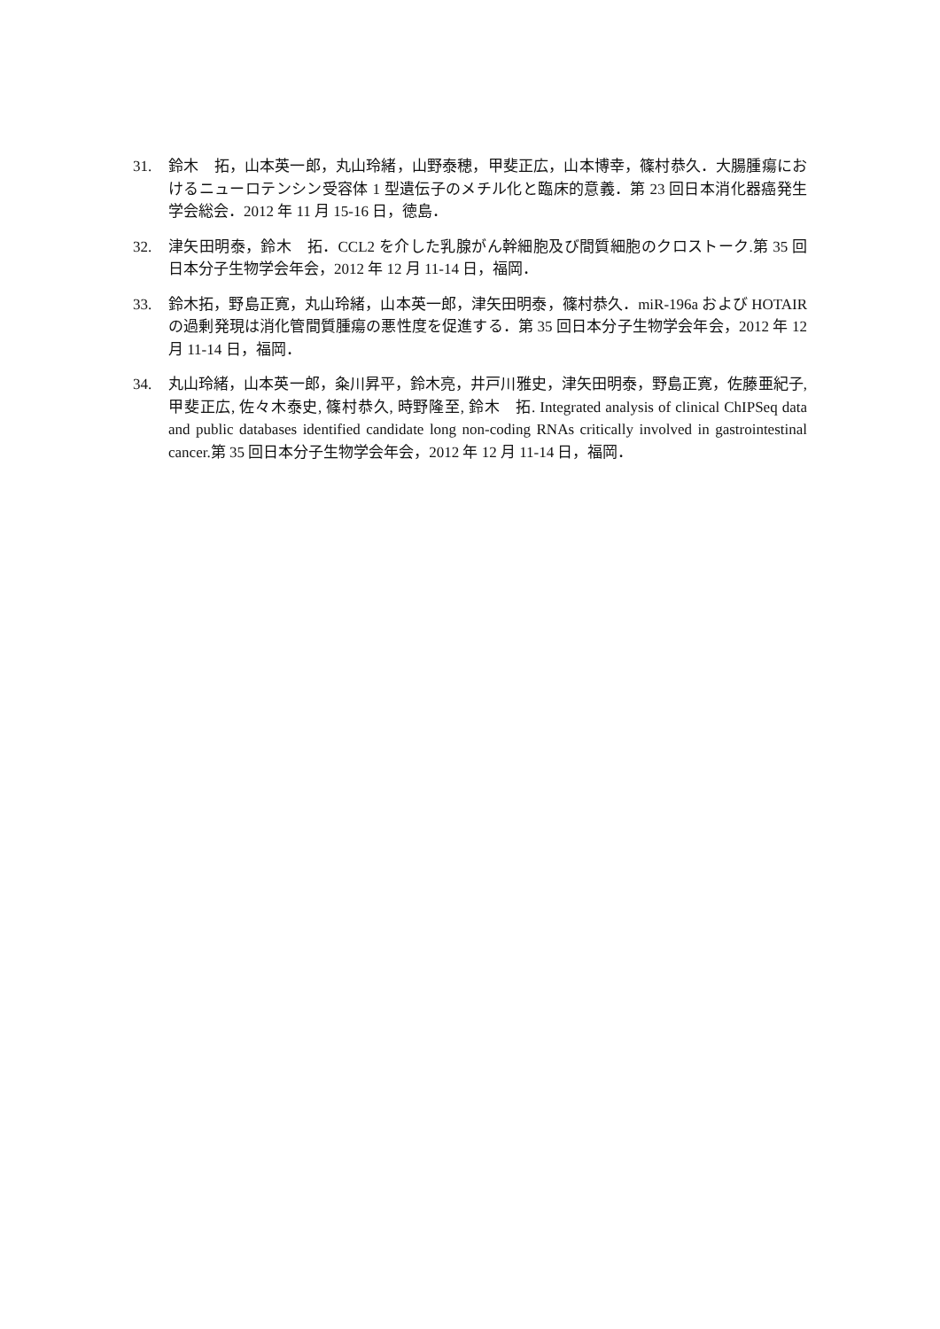31. 鈴木　拓，山本英一郎，丸山玲緒，山野泰穂，甲斐正広，山本博幸，篠村恭久．大腸腫瘍におけるニューロテンシン受容体 1 型遺伝子のメチル化と臨床的意義．第 23 回日本消化器癌発生学会総会．2012 年 11 月 15-16 日，徳島．
32. 津矢田明泰，鈴木　拓．CCL2 を介した乳腺がん幹細胞及び間質細胞のクロストーク.第 35 回日本分子生物学会年会，2012 年 12 月 11-14 日，福岡．
33. 鈴木拓，野島正寛，丸山玲緒，山本英一郎，津矢田明泰，篠村恭久．miR-196a および HOTAIR の過剰発現は消化管間質腫瘍の悪性度を促進する．第 35 回日本分子生物学会年会，2012 年 12 月 11-14 日，福岡．
34. 丸山玲緒，山本英一郎，粂川昇平，鈴木亮，井戸川雅史，津矢田明泰，野島正寛，佐藤亜紀子, 甲斐正広, 佐々木泰史, 篠村恭久, 時野隆至, 鈴木　拓. Integrated analysis of clinical ChIPSeq data and public databases identified candidate long non-coding RNAs critically involved in gastrointestinal cancer.第 35 回日本分子生物学会年会，2012 年 12 月 11-14 日，福岡．